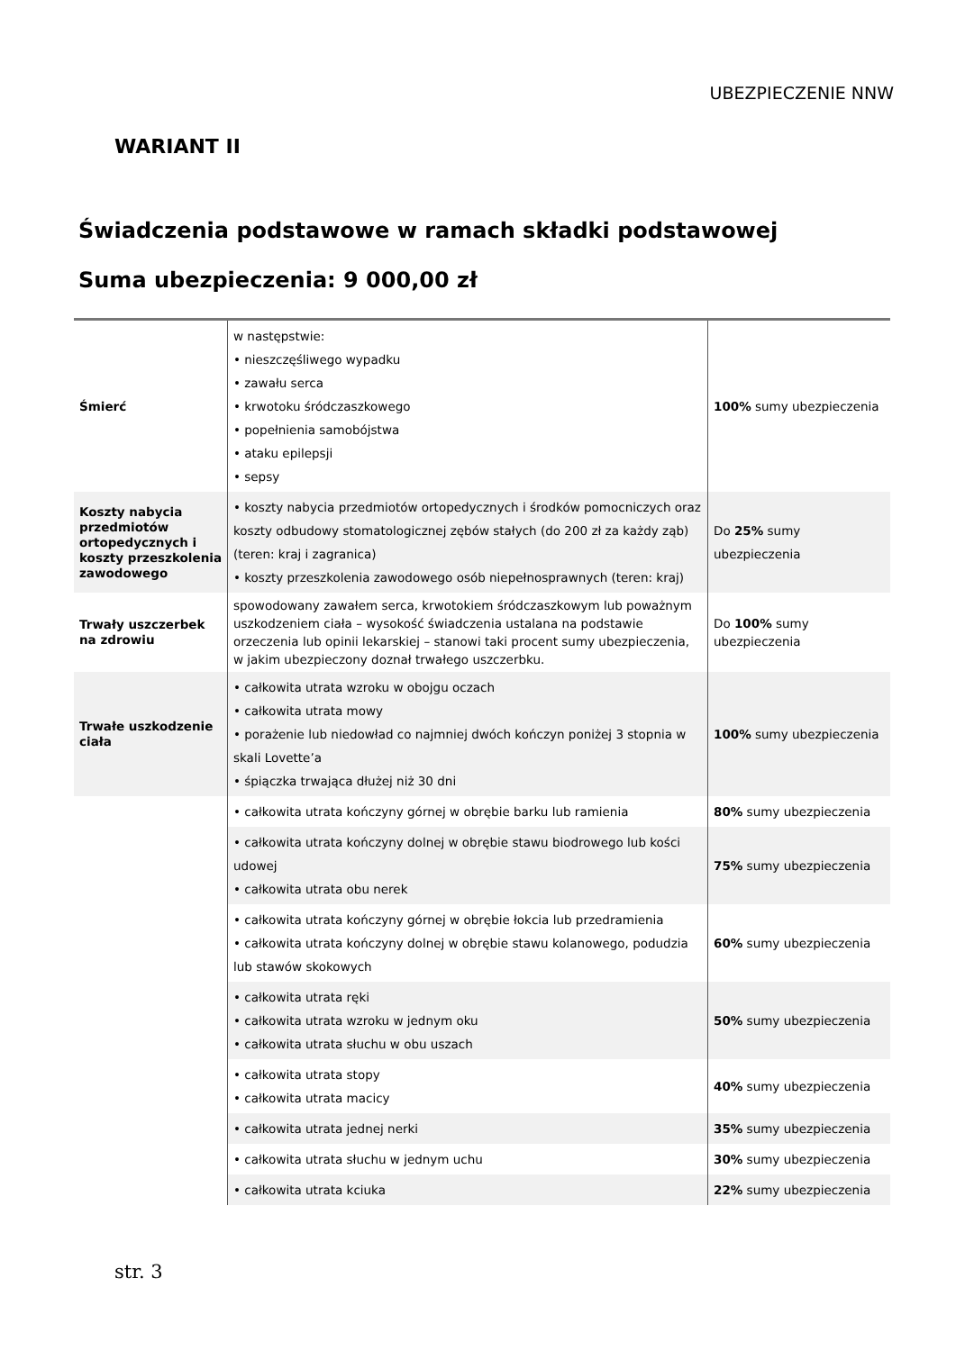UBEZPIECZENIE NNW
WARIANT II
Świadczenia podstawowe w ramach składki podstawowej
Suma ubezpieczenia: 9 000,00 zł
| Śmierć | w następstwie: • nieszczęśliwego wypadku • zawału serca • krwotoku śródczaszkowego • popełnienia samobójstwa • ataku epilepsji • sepsy | 100% sumy ubezpieczenia |
| Koszty nabycia przedmiotów ortopedycznych i koszty przeszkolenia zawodowego | • koszty nabycia przedmiotów ortopedycznych i środków pomocniczych oraz koszty odbudowy stomatologicznej zębów stałych (do 200 zł za każdy ząb) (teren: kraj i zagranica) • koszty przeszkolenia zawodowego osób niepełnosprawnych (teren: kraj) | Do 25% sumy ubezpieczenia |
| Trwały uszczerbek na zdrowiu | spowodowany zawałem serca, krwotokiem śródczaszkowym lub poważnym uszkodzeniem ciała – wysokość świadczenia ustalana na podstawie orzeczenia lub opinii lekarskiej – stanowi taki procent sumy ubezpieczenia, w jakim ubezpieczony doznał trwałego uszczerbku. | Do 100% sumy ubezpieczenia |
| Trwałe uszkodzenie ciała | • całkowita utrata wzroku w obojgu oczach • całkowita utrata mowy • porażenie lub niedowład co najmniej dwóch kończyn poniżej 3 stopnia w skali Lovette’a • śpiączka trwająca dłużej niż 30 dni | 100% sumy ubezpieczenia |
| | • całkowita utrata kończyny górnej w obrębie barku lub ramienia | 80% sumy ubezpieczenia |
| | • całkowita utrata kończyny dolnej w obrębie stawu biodrowego lub kości udowej • całkowita utrata obu nerek | 75% sumy ubezpieczenia |
| | • całkowita utrata kończyny górnej w obrębie łokcia lub przedramienia • całkowita utrata kończyny dolnej w obrębie stawu kolanowego, podudzia lub stawów skokowych | 60% sumy ubezpieczenia |
| | • całkowita utrata ręki • całkowita utrata wzroku w jednym oku • całkowita utrata słuchu w obu uszach | 50% sumy ubezpieczenia |
| | • całkowita utrata stopy • całkowita utrata macicy | 40% sumy ubezpieczenia |
| | • całkowita utrata jednej nerki | 35% sumy ubezpieczenia |
| | • całkowita utrata słuchu w jednym uchu | 30% sumy ubezpieczenia |
| | • całkowita utrata kciuka | 22% sumy ubezpieczenia |
str. 3